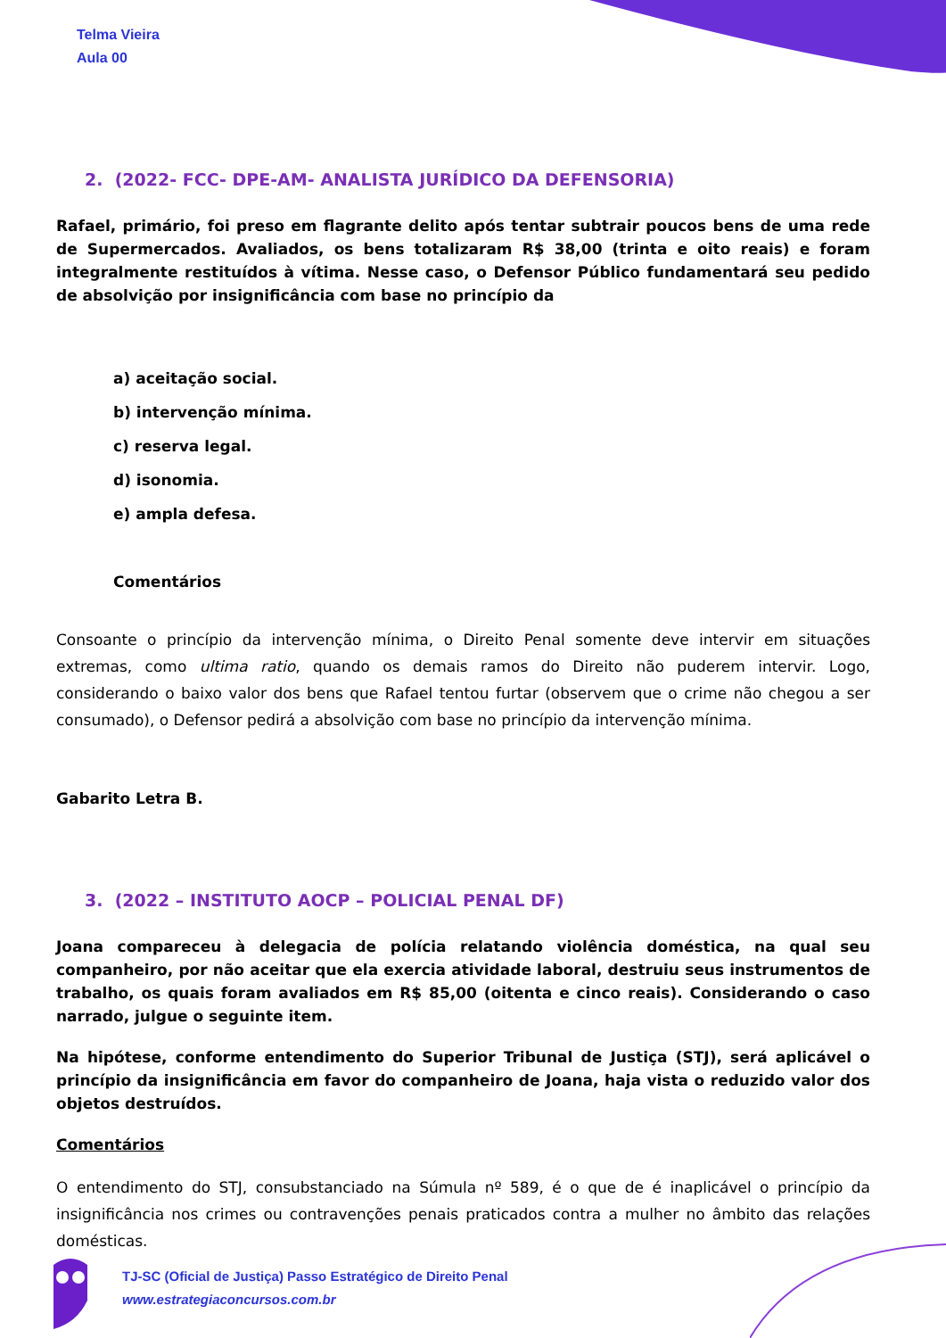Telma Vieira
Aula 00
2. (2022- FCC- DPE-AM- ANALISTA JURÍDICO DA DEFENSORIA)
Rafael, primário, foi preso em flagrante delito após tentar subtrair poucos bens de uma rede de Supermercados. Avaliados, os bens totalizaram R$ 38,00 (trinta e oito reais) e foram integralmente restituídos à vítima. Nesse caso, o Defensor Público fundamentará seu pedido de absolvição por insignificância com base no princípio da
a) aceitação social.
b) intervenção mínima.
c) reserva legal.
d) isonomia.
e) ampla defesa.
Comentários
Consoante o princípio da intervenção mínima, o Direito Penal somente deve intervir em situações extremas, como ultima ratio, quando os demais ramos do Direito não puderem intervir. Logo, considerando o baixo valor dos bens que Rafael tentou furtar (observem que o crime não chegou a ser consumado), o Defensor pedirá a absolvição com base no princípio da intervenção mínima.
Gabarito Letra B.
3. (2022 – INSTITUTO AOCP – POLICIAL PENAL DF)
Joana compareceu à delegacia de polícia relatando violência doméstica, na qual seu companheiro, por não aceitar que ela exercia atividade laboral, destruiu seus instrumentos de trabalho, os quais foram avaliados em R$ 85,00 (oitenta e cinco reais). Considerando o caso narrado, julgue o seguinte item.
Na hipótese, conforme entendimento do Superior Tribunal de Justiça (STJ), será aplicável o princípio da insignificância em favor do companheiro de Joana, haja vista o reduzido valor dos objetos destruídos.
Comentários
O entendimento do STJ, consubstanciado na Súmula nº 589, é o que de é inaplicável o princípio da insignificância nos crimes ou contravenções penais praticados contra a mulher no âmbito das relações domésticas.
TJ-SC (Oficial de Justiça) Passo Estratégico de Direito Penal
www.estrategiaconcursos.com.br